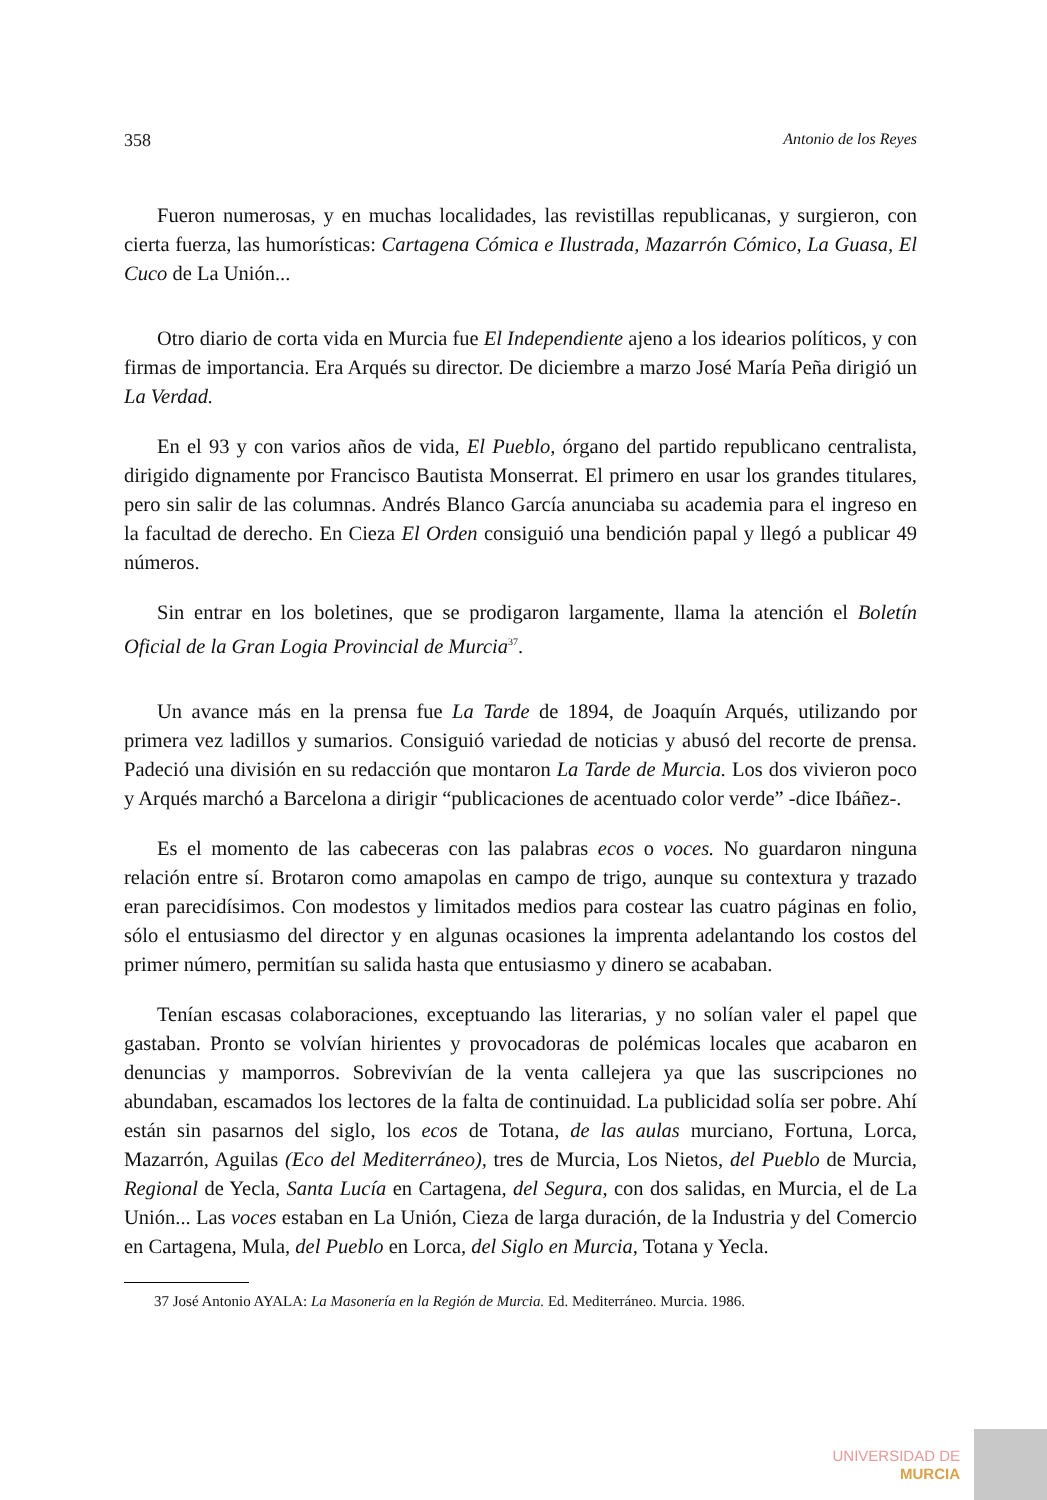358 Antonio de los Reyes
Fueron numerosas, y en muchas localidades, las revistillas republicanas, y surgieron, con cierta fuerza, las humorísticas: Cartagena Cómica e Ilustrada, Mazarrón Cómico, La Guasa, El Cuco de La Unión...
Otro diario de corta vida en Murcia fue El Independiente ajeno a los idearios políticos, y con firmas de importancia. Era Arqués su director. De diciembre a marzo José María Peña dirigió un La Verdad.
En el 93 y con varios años de vida, El Pueblo, órgano del partido republicano centralista, dirigido dignamente por Francisco Bautista Monserrat. El primero en usar los grandes titulares, pero sin salir de las columnas. Andrés Blanco García anunciaba su academia para el ingreso en la facultad de derecho. En Cieza El Orden consiguió una bendición papal y llegó a publicar 49 números.
Sin entrar en los boletines, que se prodigaron largamente, llama la atención el Boletín Oficial de la Gran Logia Provincial de Murcia<sup>37</sup>.
Un avance más en la prensa fue La Tarde de 1894, de Joaquín Arqués, utilizando por primera vez ladillos y sumarios. Consiguió variedad de noticias y abusó del recorte de prensa. Padeció una división en su redacción que montaron La Tarde de Murcia. Los dos vivieron poco y Arqués marchó a Barcelona a dirigir “publicaciones de acentuado color verde” -dice Ibáñez-.
Es el momento de las cabeceras con las palabras ecos o voces. No guardaron ninguna relación entre sí. Brotaron como amapolas en campo de trigo, aunque su contextura y trazado eran parecidísimos. Con modestos y limitados medios para costear las cuatro páginas en folio, sólo el entusiasmo del director y en algunas ocasiones la imprenta adelantando los costos del primer número, permitían su salida hasta que entusiasmo y dinero se acababan.
Tenían escasas colaboraciones, exceptuando las literarias, y no solían valer el papel que gastaban. Pronto se volvían hirientes y provocadoras de polémicas locales que acabaron en denuncias y mamporros. Sobrevivían de la venta callejera ya que las suscripciones no abundaban, escamados los lectores de la falta de continuidad. La publicidad solía ser pobre. Ahí están sin pasarnos del siglo, los ecos de Totana, de las aulas murciano, Fortuna, Lorca, Mazarrón, Aguilas (Eco del Mediterráneo), tres de Murcia, Los Nietos, del Pueblo de Murcia, Regional de Yecla, Santa Lucía en Cartagena, del Segura, con dos salidas, en Murcia, el de La Unión... Las voces estaban en La Unión, Cieza de larga duración, de la Industria y del Comercio en Cartagena, Mula, del Pueblo en Lorca, del Siglo en Murcia, Totana y Yecla.
37 José Antonio AYALA: La Masonería en la Región de Murcia. Ed. Mediterráneo. Murcia. 1986.
UNIVERSIDAD DE
MURCIA